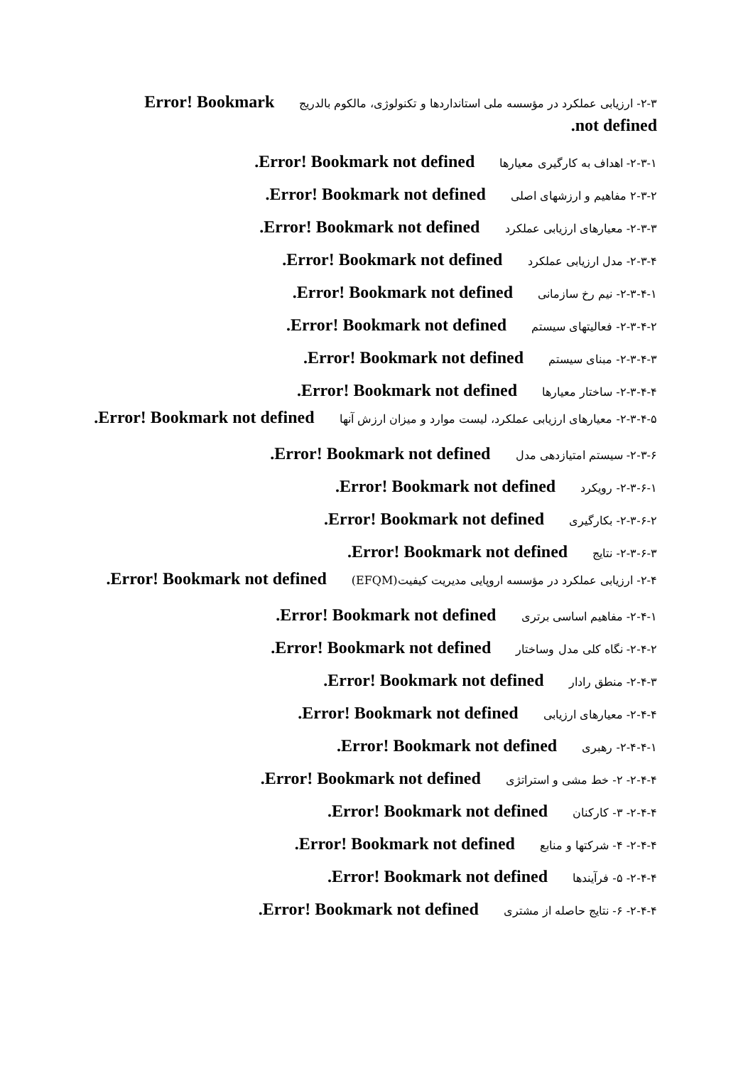۲-۳- ارزیابی عملکرد در مؤسسه ملی استانداردها و تکنولوژی، مالکوم بالدریج Error! Bookmark not defined.
۲-۳-۱- اهداف به کارگیری معیارها Error! Bookmark not defined.
۲-۳-۲ مفاهیم و ارزشهای اصلی Error! Bookmark not defined.
۲-۳-۳- معیارهای ارزیابی عملکرد Error! Bookmark not defined.
۲-۳-۴- مدل ارزیابی عملکرد Error! Bookmark not defined.
۲-۳-۴-۱- نیم رخ سازمانی Error! Bookmark not defined.
۲-۳-۴-۲- فعالیتهای سیستم Error! Bookmark not defined.
۲-۳-۴-۳- مبنای سیستم Error! Bookmark not defined.
۲-۳-۴-۴- ساختار معیارها Error! Bookmark not defined.
۲-۳-۴-۵- معیارهای ارزیابی عملکرد، لیست موارد و میزان ارزش آنها Error! Bookmark not defined.
۲-۳-۶- سیستم امتیازدهی مدل Error! Bookmark not defined.
۲-۳-۶-۱- رویکرد Error! Bookmark not defined.
۲-۳-۶-۲- بکارگیری Error! Bookmark not defined.
۲-۳-۶-۳- نتایج Error! Bookmark not defined.
۲-۴- ارزیابی عملکرد در مؤسسه اروپایی مدیریت کیفیت(EFQM) Error! Bookmark not defined.
۲-۴-۱- مفاهیم اساسی برتری Error! Bookmark not defined.
۲-۴-۲- نگاه کلی مدل وساختار Error! Bookmark not defined.
۲-۴-۳- منطق رادار Error! Bookmark not defined.
۲-۴-۴- معیارهای ارزیابی Error! Bookmark not defined.
۲-۴-۴-۱- رهبری Error! Bookmark not defined.
۲-۴-۴- ۲- خط مشی و استراتژی Error! Bookmark not defined.
۲-۴-۴- ۳- کارکنان Error! Bookmark not defined.
۲-۴-۴- ۴- شرکتها و منابع Error! Bookmark not defined.
۲-۴-۴- ۵- فرآیندها Error! Bookmark not defined.
۲-۴-۴- ۶- نتایج حاصله از مشتری Error! Bookmark not defined.